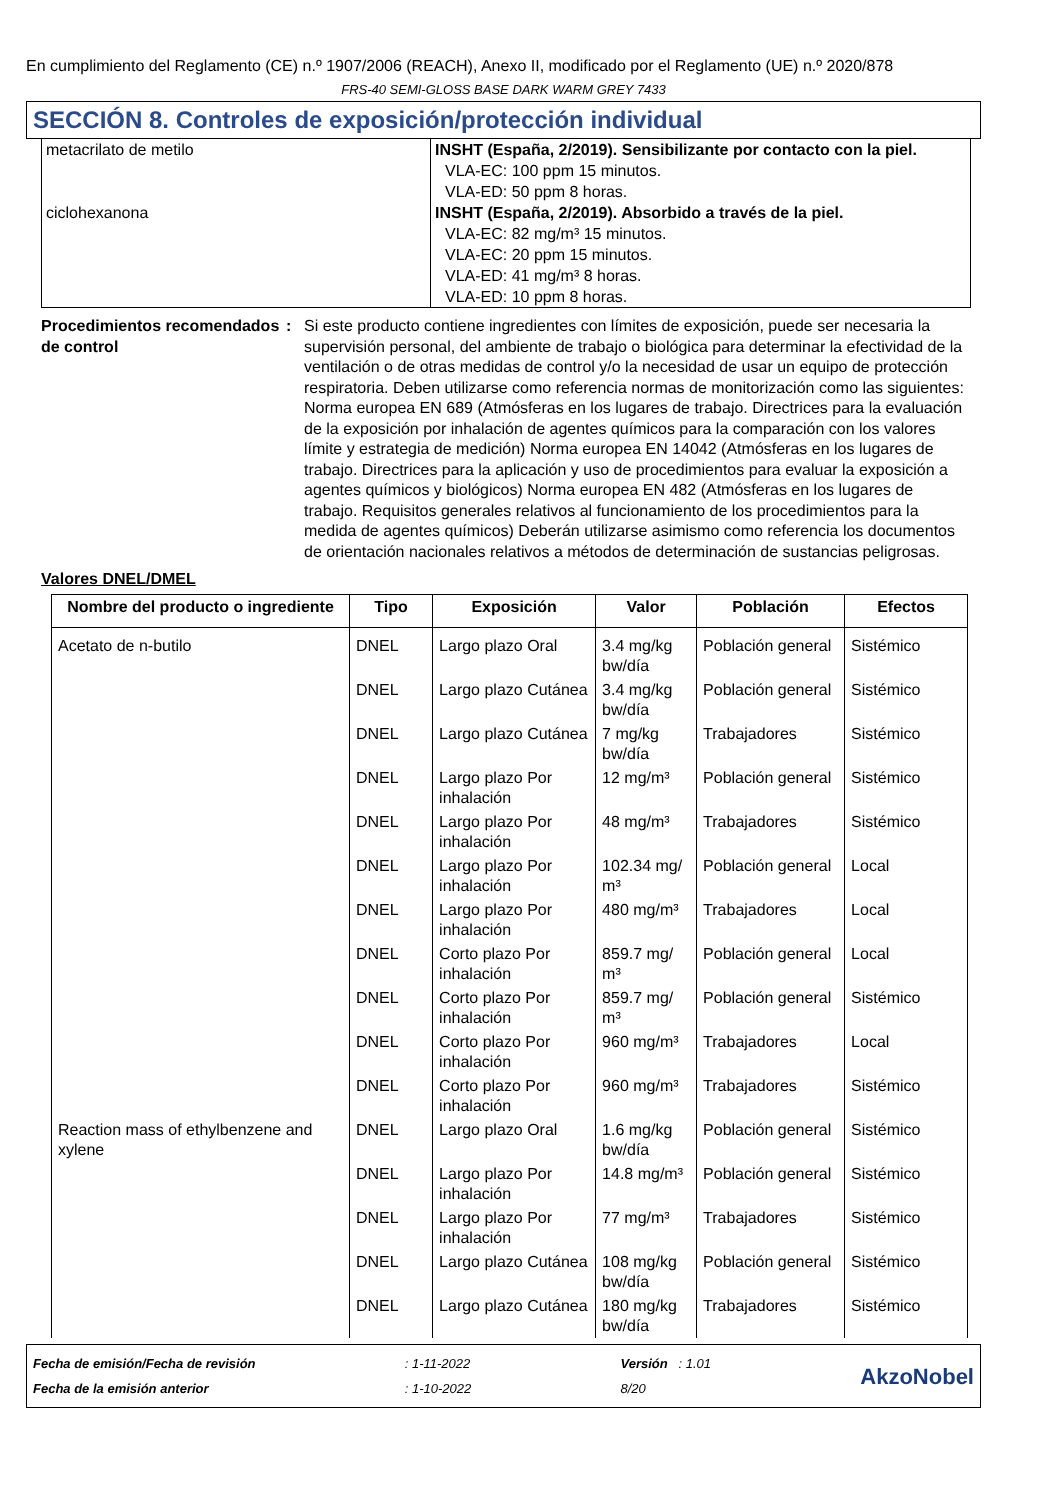En cumplimiento del Reglamento (CE) n.º 1907/2006 (REACH), Anexo II, modificado por el Reglamento (UE) n.º 2020/878
FRS-40 SEMI-GLOSS BASE DARK WARM GREY 7433
SECCIÓN 8. Controles de exposición/protección individual
| metacrilato de metilo | INSHT (España, 2/2019). Sensibilizante por contacto con la piel. VLA-EC: 100 ppm 15 minutos. VLA-ED: 50 ppm 8 horas. |
| ciclohexanona | INSHT (España, 2/2019). Absorbido a través de la piel. VLA-EC: 82 mg/m³ 15 minutos. VLA-EC: 20 ppm 15 minutos. VLA-ED: 41 mg/m³ 8 horas. VLA-ED: 10 ppm 8 horas. |
Procedimientos recomendados de control
: Si este producto contiene ingredientes con límites de exposición, puede ser necesaria la supervisión personal, del ambiente de trabajo o biológica para determinar la efectividad de la ventilación o de otras medidas de control y/o la necesidad de usar un equipo de protección respiratoria. Deben utilizarse como referencia normas de monitorización como las siguientes: Norma europea EN 689 (Atmósferas en los lugares de trabajo. Directrices para la evaluación de la exposición por inhalación de agentes químicos para la comparación con los valores límite y estrategia de medición) Norma europea EN 14042 (Atmósferas en los lugares de trabajo. Directrices para la aplicación y uso de procedimientos para evaluar la exposición a agentes químicos y biológicos) Norma europea EN 482 (Atmósferas en los lugares de trabajo. Requisitos generales relativos al funcionamiento de los procedimientos para la medida de agentes químicos) Deberán utilizarse asimismo como referencia los documentos de orientación nacionales relativos a métodos de determinación de sustancias peligrosas.
Valores DNEL/DMEL
| Nombre del producto o ingrediente | Tipo | Exposición | Valor | Población | Efectos |
| --- | --- | --- | --- | --- | --- |
| Acetato de n-butilo | DNEL | Largo plazo Oral | 3.4 mg/kg bw/día | Población general | Sistémico |
| | DNEL | Largo plazo Cutánea | 3.4 mg/kg bw/día | Población general | Sistémico |
| | DNEL | Largo plazo Cutánea | 7 mg/kg bw/día | Trabajadores | Sistémico |
| | DNEL | Largo plazo Por inhalación | 12 mg/m³ | Población general | Sistémico |
| | DNEL | Largo plazo Por inhalación | 48 mg/m³ | Trabajadores | Sistémico |
| | DNEL | Largo plazo Por inhalación | 102.34 mg/ m³ | Población general | Local |
| | DNEL | Largo plazo Por inhalación | 480 mg/m³ | Trabajadores | Local |
| | DNEL | Corto plazo Por inhalación | 859.7 mg/ m³ | Población general | Local |
| | DNEL | Corto plazo Por inhalación | 859.7 mg/ m³ | Población general | Sistémico |
| | DNEL | Corto plazo Por inhalación | 960 mg/m³ | Trabajadores | Local |
| | DNEL | Corto plazo Por inhalación | 960 mg/m³ | Trabajadores | Sistémico |
| Reaction mass of ethylbenzene and xylene | DNEL | Largo plazo Oral | 1.6 mg/kg bw/día | Población general | Sistémico |
| | DNEL | Largo plazo Por inhalación | 14.8 mg/m³ | Población general | Sistémico |
| | DNEL | Largo plazo Por inhalación | 77 mg/m³ | Trabajadores | Sistémico |
| | DNEL | Largo plazo Cutánea | 108 mg/kg bw/día | Población general | Sistémico |
| | DNEL | Largo plazo Cutánea | 180 mg/kg bw/día | Trabajadores | Sistémico |
Fecha de emisión/Fecha de revisión
Fecha de la emisión anterior
: 1-11-2022
: 1-10-2022
Versión : 1.01
8/20
AkzoNobel